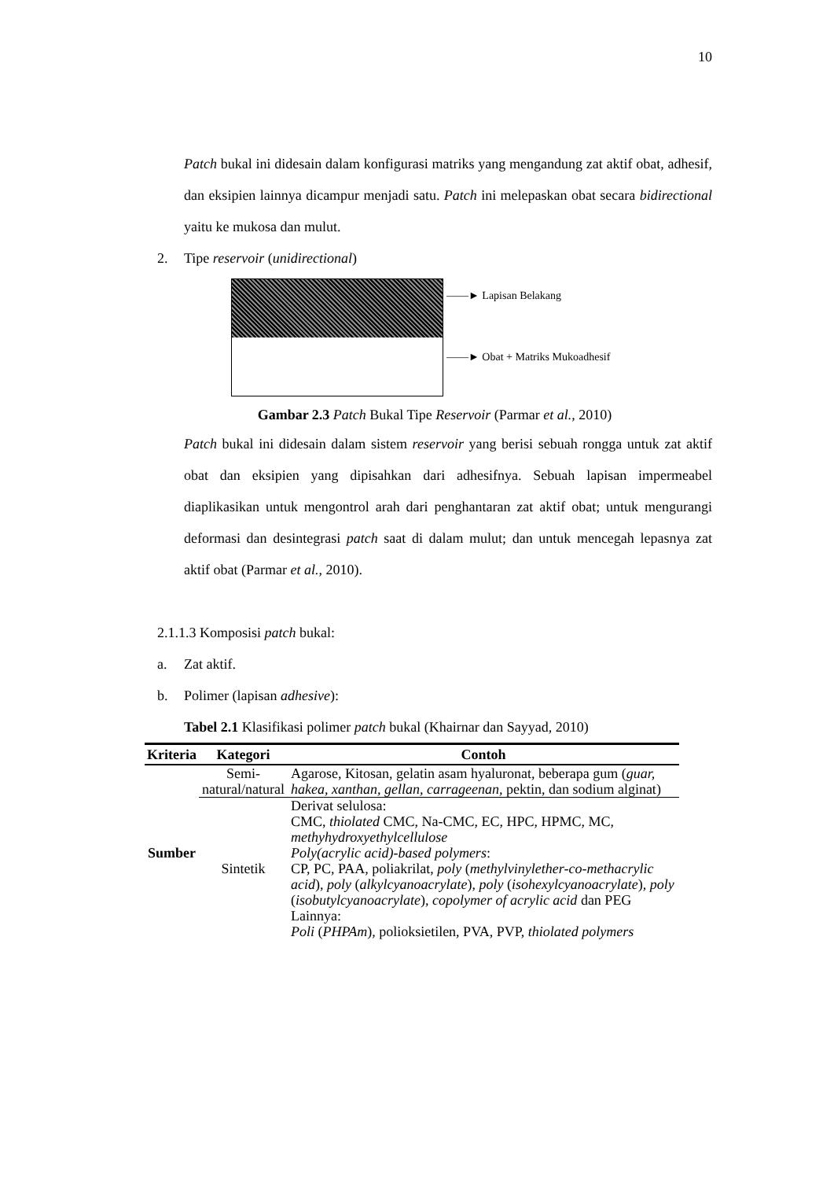10
Patch bukal ini didesain dalam konfigurasi matriks yang mengandung zat aktif obat, adhesif, dan eksipien lainnya dicampur menjadi satu. Patch ini melepaskan obat secara bidirectional yaitu ke mukosa dan mulut.
2. Tipe reservoir (unidirectional)
――► Lapisan Belakang
――► Obat + Matriks Mukoadhesif
Gambar 2.3 Patch Bukal Tipe Reservoir (Parmar et al., 2010)
Patch bukal ini didesain dalam sistem reservoir yang berisi sebuah rongga untuk zat aktif obat dan eksipien yang dipisahkan dari adhesifnya. Sebuah lapisan impermeabel diaplikasikan untuk mengontrol arah dari penghantaran zat aktif obat; untuk mengurangi deformasi dan desintegrasi patch saat di dalam mulut; dan untuk mencegah lepasnya zat aktif obat (Parmar et al., 2010).
2.1.1.3 Komposisi patch bukal:
a. Zat aktif.
b. Polimer (lapisan adhesive):
Tabel 2.1 Klasifikasi polimer patch bukal (Khairnar dan Sayyad, 2010)
| Kriteria | Kategori | Contoh |
| --- | --- | --- |
| Sumber | Semi- natural/natural | Agarose, Kitosan, gelatin asam hyaluronat, beberapa gum ( guar, hakea, xanthan, gellan, carrageenan, pektin, dan sodium alginat) |
| | Sintetik | Derivat selulosa: CMC, thiolated CMC, Na-CMC, EC, HPC, HPMC, MC, methyhydroxyethylcellulose Poly(acrylic acid)-based polymers : CP, PC, PAA, poliakrilat, poly ( methylvinylether-co-methacrylic acid ), poly ( alkylcyanoacrylate ), poly ( isohexylcyanoacrylate ), poly ( isobutylcyanoacrylate ), copolymer of acrylic acid dan PEG Lainnya: Poli ( PHPAm ), polioksietilen, PVA, PVP, thiolated polymers |